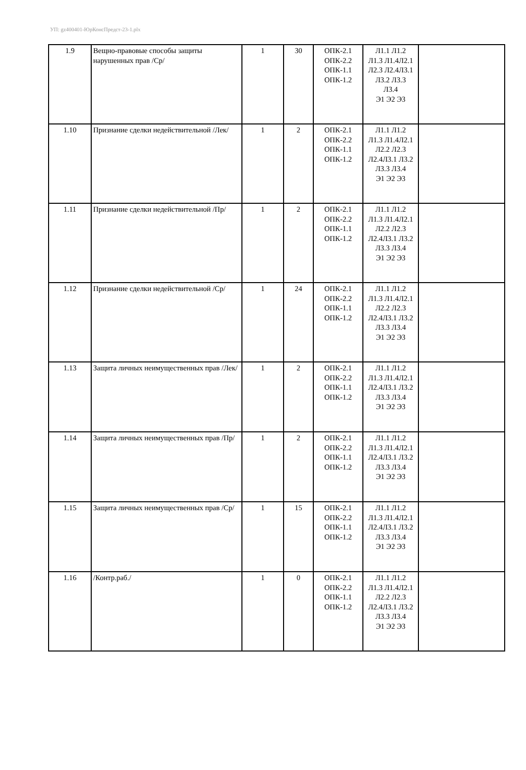УП: gz400401-ЮрКонсПредст-23-1.plx
| 1.9 | Вещно-правовые способы защиты нарушенных прав /Ср/ | 1 | 30 | ОПК-2.1 ОПК-2.2 ОПК-1.1 ОПК-1.2 | Л1.1 Л1.2 Л1.3 Л1.4Л2.1 Л2.3 Л2.4Л3.1 Л3.2 Л3.3 Л3.4 Э1 Э2 Э3 | |
| 1.10 | Признание сделки недействительной /Лек/ | 1 | 2 | ОПК-2.1 ОПК-2.2 ОПК-1.1 ОПК-1.2 | Л1.1 Л1.2 Л1.3 Л1.4Л2.1 Л2.2 Л2.3 Л2.4Л3.1 Л3.2 Л3.3 Л3.4 Э1 Э2 Э3 | |
| 1.11 | Признание сделки недействительной /Пр/ | 1 | 2 | ОПК-2.1 ОПК-2.2 ОПК-1.1 ОПК-1.2 | Л1.1 Л1.2 Л1.3 Л1.4Л2.1 Л2.2 Л2.3 Л2.4Л3.1 Л3.2 Л3.3 Л3.4 Э1 Э2 Э3 | |
| 1.12 | Признание сделки недействительной /Ср/ | 1 | 24 | ОПК-2.1 ОПК-2.2 ОПК-1.1 ОПК-1.2 | Л1.1 Л1.2 Л1.3 Л1.4Л2.1 Л2.2 Л2.3 Л2.4Л3.1 Л3.2 Л3.3 Л3.4 Э1 Э2 Э3 | |
| 1.13 | Защита личных неимущественных прав /Лек/ | 1 | 2 | ОПК-2.1 ОПК-2.2 ОПК-1.1 ОПК-1.2 | Л1.1 Л1.2 Л1.3 Л1.4Л2.1 Л2.4Л3.1 Л3.2 Л3.3 Л3.4 Э1 Э2 Э3 | |
| 1.14 | Защита личных неимущественных прав /Пр/ | 1 | 2 | ОПК-2.1 ОПК-2.2 ОПК-1.1 ОПК-1.2 | Л1.1 Л1.2 Л1.3 Л1.4Л2.1 Л2.4Л3.1 Л3.2 Л3.3 Л3.4 Э1 Э2 Э3 | |
| 1.15 | Защита личных неимущественных прав /Ср/ | 1 | 15 | ОПК-2.1 ОПК-2.2 ОПК-1.1 ОПК-1.2 | Л1.1 Л1.2 Л1.3 Л1.4Л2.1 Л2.4Л3.1 Л3.2 Л3.3 Л3.4 Э1 Э2 Э3 | |
| 1.16 | /Контр.раб./ | 1 | 0 | ОПК-2.1 ОПК-2.2 ОПК-1.1 ОПК-1.2 | Л1.1 Л1.2 Л1.3 Л1.4Л2.1 Л2.2 Л2.3 Л2.4Л3.1 Л3.2 Л3.3 Л3.4 Э1 Э2 Э3 | |